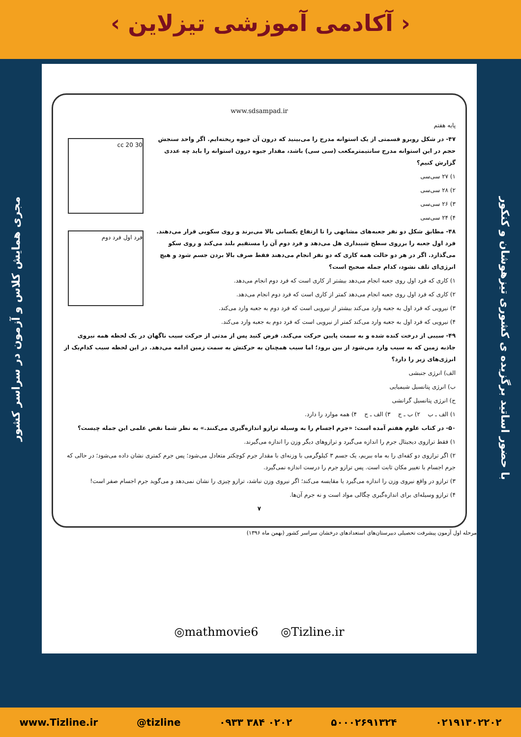‹ آکادمی آموزشی تیزلاین ›
مجری همایش کلاس و آزمون در سراسر کشور
با حضور اساتید برگزیده ی کشوری تیزهوشان و کنکور
www.sdsampad.ir
پایه هفتم
30 20 cc
۴۷- در شکل روبرو قسمتی از یک استوانه مدرج را می‌بینید که درون آن جیوه ریخته‌ایم. اگر واحد سنجش حجم در این استوانه مدرج سانتیمترمکعب (سی سی) باشد، مقدار جیوه درون استوانه را باید چه عددی گزارش کنیم؟
۱) ۲۷ سی‌سی
۲) ۲۸ سی‌سی
۳) ۲۶ سی‌سی
۴) ۲۴ سی‌سی
فرد اول فرد دوم
۴۸- مطابق شکل دو نفر جعبه‌های مشابهی را تا ارتفاع یکسانی بالا می‌برند و روی سکویی قرار می‌دهند. فرد اول جعبه را برروی سطح شیبداری هل می‌دهد و فرد دوم آن را مستقیم بلند می‌کند و روی سکو می‌گذارد. اگر در هر دو حالت همه کاری که دو نفر انجام می‌دهند فقط صرف بالا بردن جسم شود و هیچ انرژی‌ای تلف نشود، کدام جمله صحیح است؟
۱) کاری که فرد اول روی جعبه انجام می‌دهد بیشتر از کاری است که فرد دوم انجام می‌دهد.
۲) کاری که فرد اول روی جعبه انجام می‌دهد کمتر از کاری است که فرد دوم انجام می‌دهد.
۳) نیرویی که فرد اول به جعبه وارد می‌کند بیشتر از نیرویی است که فرد دوم به جعبه وارد می‌کند.
۴) نیرویی که فرد اول به جعبه وارد می‌کند کمتر از نیرویی است که فرد دوم به جعبه وارد می‌کند.
۴۹- سیبی از درخت کنده شده و به سمت پایین حرکت می‌کند. فرض کنید پس از مدتی از حرکت سیب ناگهان در یک لحظه همه نیروی جاذبه زمین که به سیب وارد می‌شود از بین برود؛ اما سیب همچنان به حرکتش به سمت زمین ادامه می‌دهد. در این لحظه سیب کدام‌یک از انرژی‌های زیر را دارد؟
الف) انرژی جنبشی
ب) انرژی پتانسیل شیمیایی
ج) انرژی پتانسیل گرانشی
۱) الف ـ ب ۲) ب ـ ج ۳) الف ـ ج ۴) همه موارد را دارد.
۵۰- در کتاب علوم هفتم آمده است: «جرم اجسام را به وسیله ترازو اندازه‌گیری می‌کنند.» به نظر شما نقص علمی این جمله چیست؟
۱) فقط ترازوی دیجیتال جرم را اندازه می‌گیرد و ترازوهای دیگر وزن را اندازه می‌گیرند.
۲) اگر ترازوی دو کفه‌ای را به ماه ببریم، یک جسم ۳ کیلوگرمی با وزنه‌ای با مقدار جرم کوچکتر متعادل می‌شود؛ پس جرم کمتری نشان داده می‌شود؛ در حالی که جرم اجسام با تغییر مکان ثابت است. پس ترازو جرم را درست اندازه نمی‌گیرد.
۳) ترازو در واقع نیروی وزن را اندازه می‌گیرد یا مقایسه می‌کند؛ اگر نیروی وزن نباشد، ترازو چیزی را نشان نمی‌دهد و می‌گوید جرم اجسام صفر است!
۴) ترازو وسیله‌ای برای اندازه‌گیری چگالی مواد است و نه جرم آن‌ها.
۷
مرحله اول آزمون پیشرفت تحصیلی دبیرستان‌های استعدادهای درخشان سراسر کشور (بهمن ماه ۱۳۹۶)
◎mathmovie6 ◎Tizline.ir
www.Tizline.ir @tizline ۰۹۳۳ ۳۸۴ ۰۲۰۲ ۵۰۰۰۲۶۹۱۳۲۴ ۰۲۱۹۱۳۰۲۲۰۲